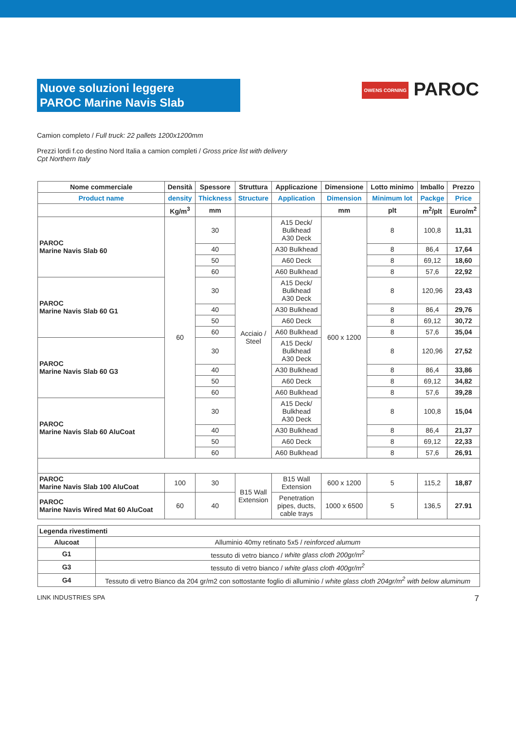Nuove soluzioni leggere
PAROC Marine Navis Slab
OWENS CORNING PAROC
Camion completo / Full truck: 22 pallets 1200x1200mm
Prezzi lordi f.co destino Nord Italia a camion completi / Gross price list with delivery Cpt Northern Italy
| Nome commerciale | Densità | Spessore | Struttura | Applicazione | Dimensione | Lotto minimo | Imballo | Prezzo |
| --- | --- | --- | --- | --- | --- | --- | --- | --- |
| Product name | density | Thickness | Structure | Application | Dimension | Minimum lot | Packge | Price |
| | Kg/m<sup>3</sup> | mm | | | mm | plt | m<sup>2</sup>/plt | Euro/m<sup>2</sup> |
| PAROC Marine Navis Slab 60 | 60 | 30 | Acciaio / Steel | A15 Deck/ Bulkhead A30 Deck | 600 x 1200 | 8 | 100,8 | 11,31 |
| | | 40 | | A30 Bulkhead | | 8 | 86,4 | 17,64 |
| | | 50 | | A60 Deck | | 8 | 69,12 | 18,60 |
| | | 60 | | A60 Bulkhead | | 8 | 57,6 | 22,92 |
| PAROC Marine Navis Slab 60 G1 | | 30 | | A15 Deck/ Bulkhead A30 Deck | | 8 | 120,96 | 23,43 |
| | | 40 | | A30 Bulkhead | | 8 | 86,4 | 29,76 |
| | | 50 | | A60 Deck | | 8 | 69,12 | 30,72 |
| | | 60 | | A60 Bulkhead | | 8 | 57,6 | 35,04 |
| PAROC Marine Navis Slab 60 G3 | | 30 | | A15 Deck/ Bulkhead A30 Deck | | 8 | 120,96 | 27,52 |
| | | 40 | | A30 Bulkhead | | 8 | 86,4 | 33,86 |
| | | 50 | | A60 Deck | | 8 | 69,12 | 34,82 |
| | | 60 | | A60 Bulkhead | | 8 | 57,6 | 39,28 |
| PAROC Marine Navis Slab 60 AluCoat | | 30 | | A15 Deck/ Bulkhead A30 Deck | | 8 | 100,8 | 15,04 |
| | | 40 | | A30 Bulkhead | | 8 | 86,4 | 21,37 |
| | | 50 | | A60 Deck | | 8 | 69,12 | 22,33 |
| | | 60 | | A60 Bulkhead | | 8 | 57,6 | 26,91 |
| PAROC Marine Navis Slab 100 AluCoat | 100 | 30 | B15 Wall Extension | B15 Wall Extension | 600 x 1200 | 5 | 115,2 | 18,87 |
| PAROC Marine Navis Wired Mat 60 AluCoat | 60 | 40 | | Penetration pipes, ducts, cable trays | 1000 x 6500 | 5 | 136,5 | 27.91 |
| Legenda rivestimenti | |
| --- | --- |
| Alucoat | Alluminio 40my retinato 5x5 / reinforced alumum |
| G1 | tessuto di vetro bianco / white glass cloth 200gr/m<sup>2</sup> |
| G3 | tessuto di vetro bianco / white glass cloth 400gr/m<sup>2</sup> |
| G4 | Tessuto di vetro Bianco da 204 gr/m2 con sottostante foglio di alluminio / white glass cloth 204gr/m<sup>2</sup> with below aluminum |
LINK INDUSTRIES SPA 7